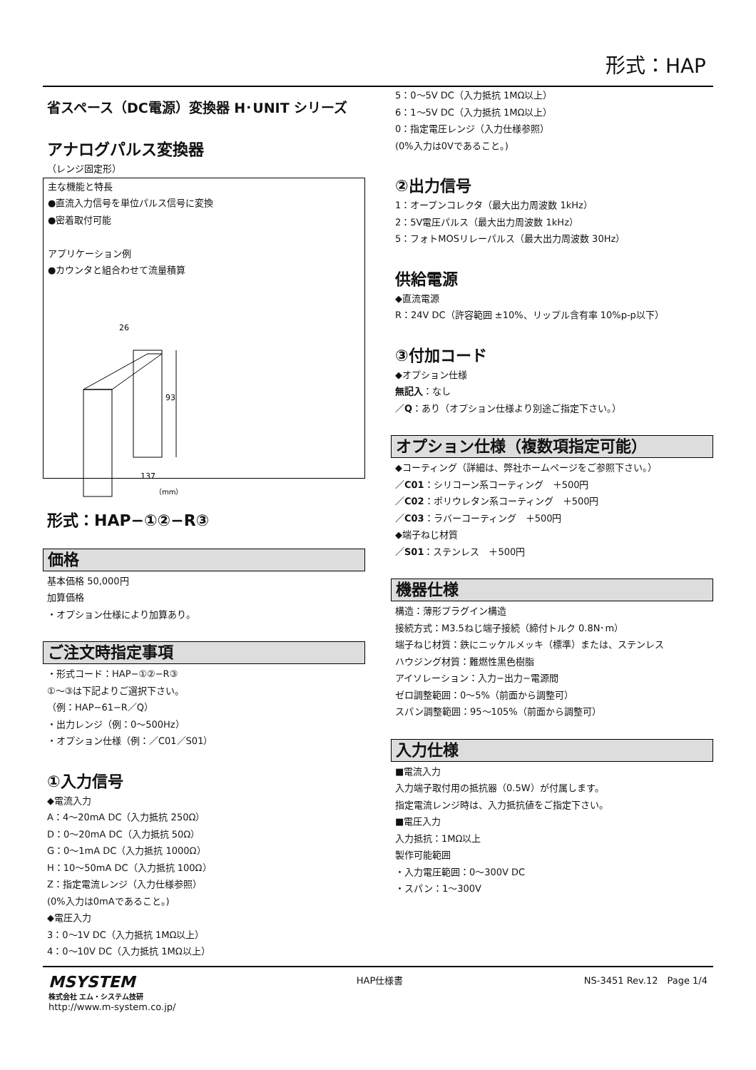形式：HAP
省スペース（DC電源）変換器 H･UNIT シリーズ
アナログパルス変換器
（レンジ固定形）
主な機能と特長
●直流入力信号を単位パルス信号に変換
●密着取付可能
アプリケーション例
●カウンタと組合わせて流量積算
26
93
137
（mm）
形式：HAP−①②−R③
価格
基本価格 50,000円
加算価格
・オプション仕様により加算あり。
ご注文時指定事項
・形式コード：HAP−①②−R③
①～③は下記よりご選択下さい。
（例：HAP−61−R／Q）
・出力レンジ（例：0～500Hz）
・オプション仕様（例：／C01／S01）
①入力信号
◆電流入力
A：4～20mA DC（入力抵抗 250Ω）
D：0～20mA DC（入力抵抗 50Ω）
G：0～1mA DC（入力抵抗 1000Ω）
H：10～50mA DC（入力抵抗 100Ω）
Z：指定電流レンジ（入力仕様参照）
(0%入力は0mAであること。)
◆電圧入力
3：0～1V DC（入力抵抗 1MΩ以上）
4：0～10V DC（入力抵抗 1MΩ以上）
5：0～5V DC（入力抵抗 1MΩ以上）
6：1～5V DC（入力抵抗 1MΩ以上）
0：指定電圧レンジ（入力仕様参照）
(0%入力は0Vであること。)
②出力信号
1：オープンコレクタ（最大出力周波数 1kHz）
2：5V電圧パルス（最大出力周波数 1kHz）
5：フォトMOSリレーパルス（最大出力周波数 30Hz）
供給電源
◆直流電源
R：24V DC（許容範囲 ±10%、リップル含有率 10%p-p以下）
③付加コード
◆オプション仕様
無記入：なし
／Q：あり（オプション仕様より別途ご指定下さい。）
オプション仕様（複数項指定可能）
◆コーティング（詳細は、弊社ホームページをご参照下さい。）
／C01：シリコーン系コーティング　＋500円
／C02：ポリウレタン系コーティング　＋500円
／C03：ラバーコーティング　＋500円
◆端子ねじ材質
／S01：ステンレス　＋500円
機器仕様
構造：薄形プラグイン構造
接続方式：M3.5ねじ端子接続（締付トルク 0.8N･m）
端子ねじ材質：鉄にニッケルメッキ（標準）または、ステンレス
ハウジング材質：難燃性黒色樹脂
アイソレーション：入力−出力−電源間
ゼロ調整範囲：0～5%（前面から調整可）
スパン調整範囲：95～105%（前面から調整可）
入力仕様
■電流入力
入力端子取付用の抵抗器（0.5W）が付属します。
指定電流レンジ時は、入力抵抗値をご指定下さい。
■電圧入力
入力抵抗：1MΩ以上
製作可能範囲
・入力電圧範囲：0～300V DC
・スパン：1～300V
MSYSTEM
株式会社 エム・システム技研
http://www.m-system.co.jp/
HAP仕様書 NS-3451 Rev.12　Page 1/4